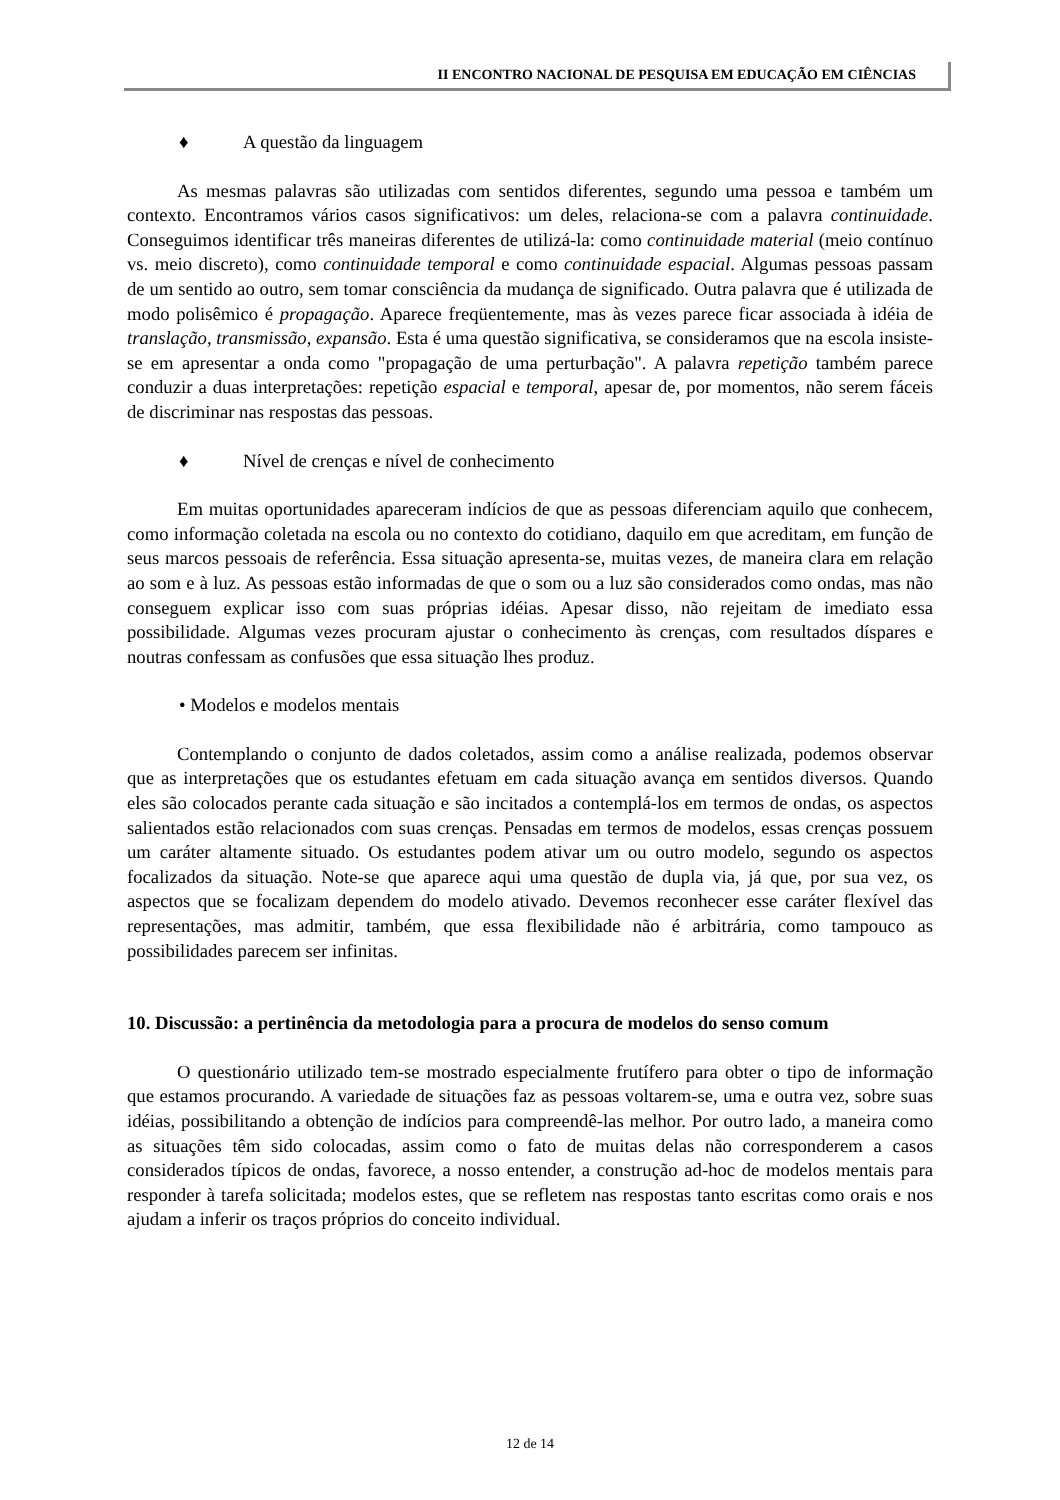II ENCONTRO NACIONAL DE PESQUISA EM EDUCAÇÃO EM CIÊNCIAS
♦ A questão da linguagem
As mesmas palavras são utilizadas com sentidos diferentes, segundo uma pessoa e também um contexto. Encontramos vários casos significativos: um deles, relaciona-se com a palavra continuidade. Conseguimos identificar três maneiras diferentes de utilizá-la: como continuidade material (meio contínuo vs. meio discreto), como continuidade temporal e como continuidade espacial. Algumas pessoas passam de um sentido ao outro, sem tomar consciência da mudança de significado. Outra palavra que é utilizada de modo polisêmico é propagação. Aparece freqüentemente, mas às vezes parece ficar associada à idéia de translação, transmissão, expansão. Esta é uma questão significativa, se consideramos que na escola insiste-se em apresentar a onda como "propagação de uma perturbação". A palavra repetição também parece conduzir a duas interpretações: repetição espacial e temporal, apesar de, por momentos, não serem fáceis de discriminar nas respostas das pessoas.
♦ Nível de crenças e nível de conhecimento
Em muitas oportunidades apareceram indícios de que as pessoas diferenciam aquilo que conhecem, como informação coletada na escola ou no contexto do cotidiano, daquilo em que acreditam, em função de seus marcos pessoais de referência. Essa situação apresenta-se, muitas vezes, de maneira clara em relação ao som e à luz. As pessoas estão informadas de que o som ou a luz são considerados como ondas, mas não conseguem explicar isso com suas próprias idéias. Apesar disso, não rejeitam de imediato essa possibilidade. Algumas vezes procuram ajustar o conhecimento às crenças, com resultados díspares e noutras confessam as confusões que essa situação lhes produz.
• Modelos e modelos mentais
Contemplando o conjunto de dados coletados, assim como a análise realizada, podemos observar que as interpretações que os estudantes efetuam em cada situação avança em sentidos diversos. Quando eles são colocados perante cada situação e são incitados a contemplá-los em termos de ondas, os aspectos salientados estão relacionados com suas crenças. Pensadas em termos de modelos, essas crenças possuem um caráter altamente situado. Os estudantes podem ativar um ou outro modelo, segundo os aspectos focalizados da situação. Note-se que aparece aqui uma questão de dupla via, já que, por sua vez, os aspectos que se focalizam dependem do modelo ativado. Devemos reconhecer esse caráter flexível das representações, mas admitir, também, que essa flexibilidade não é arbitrária, como tampouco as possibilidades parecem ser infinitas.
10. Discussão: a pertinência da metodologia para a procura de modelos do senso comum
O questionário utilizado tem-se mostrado especialmente frutífero para obter o tipo de informação que estamos procurando. A variedade de situações faz as pessoas voltarem-se, uma e outra vez, sobre suas idéias, possibilitando a obtenção de indícios para compreendê-las melhor. Por outro lado, a maneira como as situações têm sido colocadas, assim como o fato de muitas delas não corresponderem a casos considerados típicos de ondas, favorece, a nosso entender, a construção ad-hoc de modelos mentais para responder à tarefa solicitada; modelos estes, que se refletem nas respostas tanto escritas como orais e nos ajudam a inferir os traços próprios do conceito individual.
12 de 14